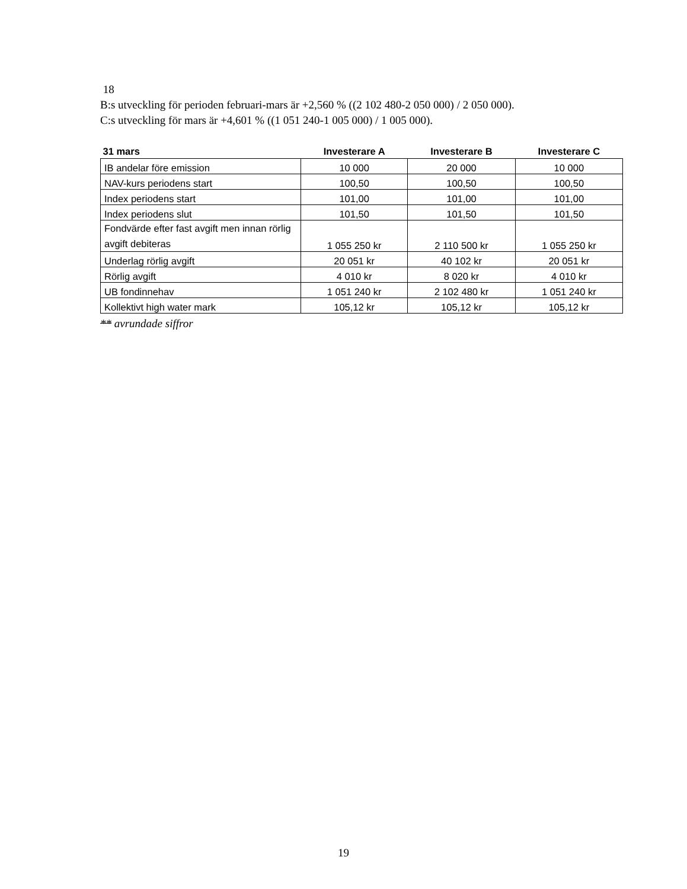18
B:s utveckling för perioden februari-mars är +2,560 % ((2 102 480-2 050 000) / 2 050 000).
C:s utveckling för mars är +4,601 % ((1 051 240-1 005 000) / 1 005 000).
| 31 mars | Investerare A | Investerare B | Investerare C |
| --- | --- | --- | --- |
| IB andelar före emission | 10 000 | 20 000 | 10 000 |
| NAV-kurs periodens start | 100,50 | 100,50 | 100,50 |
| Index periodens start | 101,00 | 101,00 | 101,00 |
| Index periodens slut | 101,50 | 101,50 | 101,50 |
| Fondvärde efter fast avgift men innan rörlig avgift debiteras | 1 055 250 kr | 2 110 500 kr | 1 055 250 kr |
| Underlag rörlig avgift | 20 051 kr | 40 102 kr | 20 051 kr |
| Rörlig avgift | 4 010 kr | 8 020 kr | 4 010 kr |
| UB fondinnehav | 1 051 240 kr | 2 102 480 kr | 1 051 240 kr |
| Kollektivt high water mark | 105,12 kr | 105,12 kr | 105,12 kr |
** avrundade siffror
19